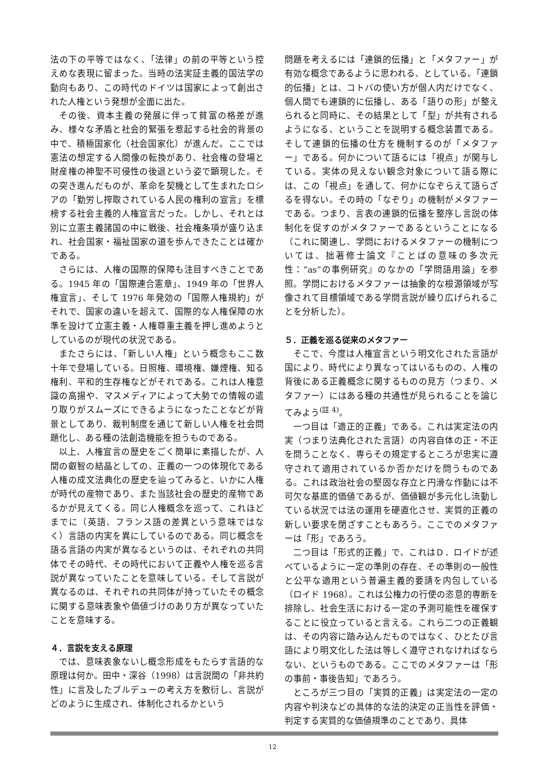法の下の平等ではなく、「法律」の前の平等という控えめな表現に留まった。当時の法実証主義的国法学の動向もあり、この時代のドイツは国家によって創出された人権という発想が全面に出た。
その後、資本主義の発展に伴って貧富の格差が進み、様々な矛盾と社会的緊張を惹起する社会的背景の中で、積極国家化（社会国家化）が進んだ。ここでは憲法の想定する人間像の転換があり、社会権の登場と財産権の神聖不可侵性の後退という姿で顕現した。その突き進んだものが、革命を契機として生まれたロシアの「勤労し搾取されている人民の権利の宣言」を標榜する社会主義的人権宣言だった。しかし、それとは別に立憲主義諸国の中に戦後、社会権条項が盛り込まれ、社会国家・福祉国家の道を歩んできたことは確かである。
さらには、人権の国際的保障も注目すべきことである。1945 年の「国際連合憲章」、1949 年の「世界人権宣言」、そして 1976 年発効の「国際人権規約」がそれで、国家の違いを超えて、国際的な人権保障の水準を設けて立憲主義・人権尊重主義を押し進めようとしているのが現代の状況である。
またさらには、「新しい人権」という概念もここ数十年で登場している。日照権、環境権、嫌煙権、知る権利、平和的生存権などがそれである。これは人権意識の高揚や、マスメディアによって大勢での情報の遣り取りがスムーズにできるようになったことなどが背景としてあり、裁判制度を通じて新しい人権を社会問題化し、ある種の法創造機能を担うものである。
以上、人権宣言の歴史をごく簡単に素描したが、人間の叡智の結晶としての、正義の一つの体現化である人権の成文法典化の歴史を辿ってみると、いかに人権が時代の産物であり、また当該社会の歴史的産物であるかが見えてくる。同じ人権概念を巡って、これほどまでに（英語、フランス語の差異という意味ではなく）言語の内実を異にしているのである。同じ概念を語る言語の内実が異なるというのは、それぞれの共同体でその時代、その時代において正義や人権を巡る言説が異なっていたことを意味している。そして言説が異なるのは、それぞれの共同体が持っていたその概念に関する意味表象や価値づけのあり方が異なっていたことを意味する。
４．言説を支える原理
では、意味表象ないし概念形成をもたらす言語的な原理は何か。田中・深谷（1998）は言説間の「非共約性」に言及したブルデューの考え方を敷衍し、言説がどのように生成され、体制化されるかという
問題を考えるには「連鎖的伝播」と「メタファー」が有効な概念であるように思われる、としている。「連鎖的伝播」とは、コトバの使い方が個人内だけでなく、個人間でも連鎖的に伝播し、ある「語りの形」が整えられると同時に、その結果として「型」が共有されるようになる、ということを説明する概念装置である。そして連鎖的伝播の仕方を機制するのが「メタファー」である。何かについて語るには「視点」が関与している。実体の見えない観念対象について語る際には、この「視点」を通して、何かになぞらえて語らざるを得ない。その時の「なぞり」の機制がメタファーである。つまり、言表の連鎖的伝播を整序し言説の体制化を促すのがメタファーであるということになる（これに関連し、学問におけるメタファーの機制については、拙著修士論文『ことばの意味の多次元性：“as”の事例研究』のなかの「学問語用論」を参照。学問におけるメタファーは抽象的な根源領域が写像されて目標領域である学問言説が繰り広げられることを分析した）。
５．正義を巡る従来のメタファー
そこで、今度は人権宣言という明文化された言語が国により、時代により異なってはいるものの、人権の背後にある正義概念に関するものの見方（つまり、メタファー）にはある種の共通性が見られることを論じてみよう<sup>(註 4)</sup>。
一つ目は「適正的正義」である。これは実定法の内実（つまり法典化された言語）の内容自体の正・不正を問うことなく、専らその規定するところが忠実に遵守されて適用されているか否かだけを問うものである。これは政治社会の堅固な存立と円滑な作動には不可欠な基底的価値であるが、価値観が多元化し流動している状況では法の運用を硬直化させ、実質的正義の新しい要求を閉ざすこともあろう。ここでのメタファーは「形」であろう。
二つ目は「形式的正義」で、これはＤ．ロイドが述べているように一定の準則の存在、その準則の一般性と公平な適用という普遍主義的要請を内包している（ロイド 1968）。これは公権力の行使の恣意的専断を排除し、社会生活における一定の予測可能性を確保することに役立っていると言える。これら二つの正義観は、その内容に踏み込んだものではなく、ひとたび言語により明文化した法は等しく遵守されなければならない、というものである。ここでのメタファーは「形の事前・事後告知」であろう。
ところが三つ目の「実質的正義」は実定法の一定の内容や判決などの具体的な法的決定の正当性を評価・判定する実質的な価値規準のことであり、具体
12